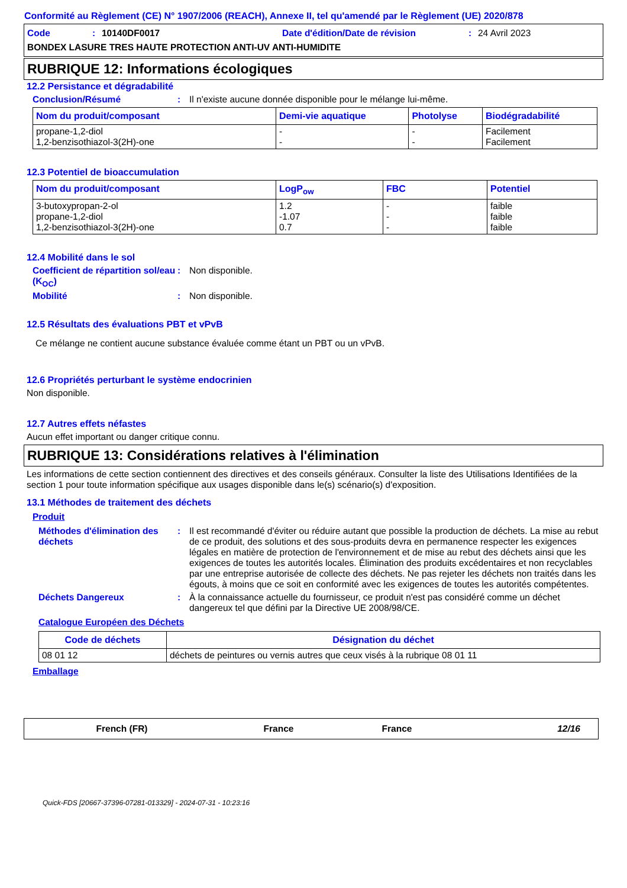Conformité au Règlement (CE) N° 1907/2006 (REACH), Annexe II, tel qu'amendé par le Règlement (UE) 2020/878
Code: 10140DF0017 Date d'édition/Date de révision: 24 Avril 2023
BONDEX LASURE TRES HAUTE PROTECTION ANTI-UV ANTI-HUMIDITE
RUBRIQUE 12: Informations écologiques
12.2 Persistance et dégradabilité
Conclusion/Résumé: Il n'existe aucune donnée disponible pour le mélange lui-même.
| Nom du produit/composant | Demi-vie aquatique | Photolyse | Biodégradabilité |
| --- | --- | --- | --- |
| propane-1,2-diol 1,2-benzisothiazol-3(2H)-one | - - | - - | Facilement Facilement |
12.3 Potentiel de bioaccumulation
| Nom du produit/composant | LogP<sub>ow</sub> | FBC | Potentiel |
| --- | --- | --- | --- |
| 3-butoxypropan-2-ol propane-1,2-diol 1,2-benzisothiazol-3(2H)-one | 1.2 -1.07 0.7 | - - - | faible faible faible |
12.4 Mobilité dans le sol
Coefficient de répartition sol/eau (K<sub>OC</sub>): Non disponible.
Mobilité: Non disponible.
12.5 Résultats des évaluations PBT et vPvB
Ce mélange ne contient aucune substance évaluée comme étant un PBT ou un vPvB.
12.6 Propriétés perturbant le système endocrinien
Non disponible.
12.7 Autres effets néfastes
Aucun effet important ou danger critique connu.
RUBRIQUE 13: Considérations relatives à l'élimination
Les informations de cette section contiennent des directives et des conseils généraux. Consulter la liste des Utilisations Identifiées de la section 1 pour toute information spécifique aux usages disponible dans le(s) scénario(s) d'exposition.
13.1 Méthodes de traitement des déchets
Produit
Méthodes d'élimination des déchets: Il est recommandé d'éviter ou réduire autant que possible la production de déchets. La mise au rebut de ce produit, des solutions et des sous-produits devra en permanence respecter les exigences légales en matière de protection de l'environnement et de mise au rebut des déchets ainsi que les exigences de toutes les autorités locales. Élimination des produits excédentaires et non recyclables par une entreprise autorisée de collecte des déchets. Ne pas rejeter les déchets non traités dans les égouts, à moins que ce soit en conformité avec les exigences de toutes les autorités compétentes.
Déchets Dangereux: À la connaissance actuelle du fournisseur, ce produit n'est pas considéré comme un déchet dangereux tel que défini par la Directive UE 2008/98/CE.
Catalogue Européen des Déchets
| Code de déchets | Désignation du déchet |
| --- | --- |
| 08 01 12 | déchets de peintures ou vernis autres que ceux visés à la rubrique 08 01 11 |
Emballage
French (FR) France France 12/16
Quick-FDS [20667-37396-07281-013329] - 2024-07-31 - 10:23:16